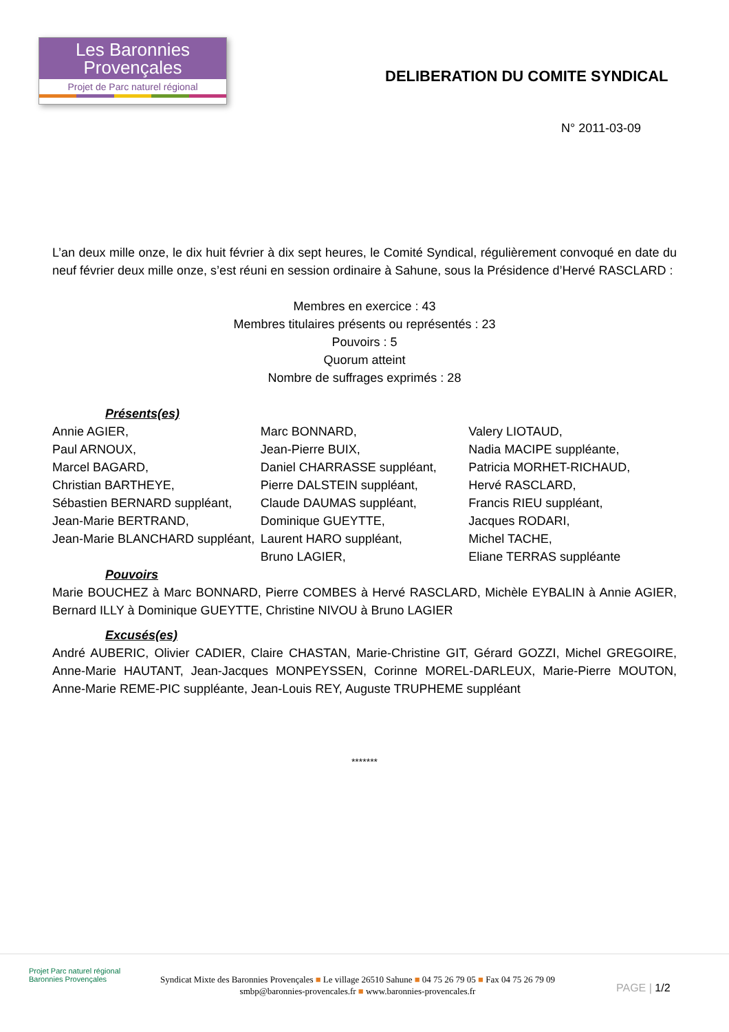Les Baronnies
Provençales
Projet de Parc naturel régional
DELIBERATION DU COMITE SYNDICAL
N° 2011-03-09
L’an deux mille onze, le dix huit février à dix sept heures, le Comité Syndical, régulièrement convoqué en date du neuf février deux mille onze, s’est réuni en session ordinaire à Sahune, sous la Présidence d’Hervé RASCLARD :
Membres en exercice : 43
Membres titulaires présents ou représentés : 23
Pouvoirs : 5
Quorum atteint
Nombre de suffrages exprimés : 28
Présents(es)
Annie AGIER,
Paul ARNOUX,
Marcel BAGARD,
Christian BARTHEYE,
Sébastien BERNARD suppléant,
Jean-Marie BERTRAND,
Jean-Marie BLANCHARD suppléant,
Marc BONNARD,
Jean-Pierre BUIX,
Daniel CHARRASSE suppléant,
Pierre DALSTEIN suppléant,
Claude DAUMAS suppléant,
Dominique GUEYTTE,
Laurent HARO suppléant,
Bruno LAGIER,
Valery LIOTAUD,
Nadia MACIPE suppléante,
Patricia MORHET-RICHAUD,
Hervé RASCLARD,
Francis RIEU suppléant,
Jacques RODARI,
Michel TACHE,
Eliane TERRAS suppléante
Pouvoirs
Marie BOUCHEZ à Marc BONNARD, Pierre COMBES à Hervé RASCLARD, Michèle EYBALIN à Annie AGIER, Bernard ILLY à Dominique GUEYTTE, Christine NIVOU à Bruno LAGIER
Excusés(es)
André AUBERIC, Olivier CADIER, Claire CHASTAN, Marie-Christine GIT, Gérard GOZZI, Michel GREGOIRE, Anne-Marie HAUTANT, Jean-Jacques MONPEYSSEN, Corinne MOREL-DARLEUX, Marie-Pierre MOUTON, Anne-Marie REME-PIC suppléante, Jean-Louis REY, Auguste TRUPHEME suppléant
*******
Projet Parc naturel régional
Baronnies Provençales
Syndicat Mixte des Baronnies Provençales ■ Le village 26510 Sahune ■ 04 75 26 79 05 ■ Fax 04 75 26 79 09
smbp@baronnies-provencales.fr ■ www.baronnies-provencales.fr
PAGE | 1/2